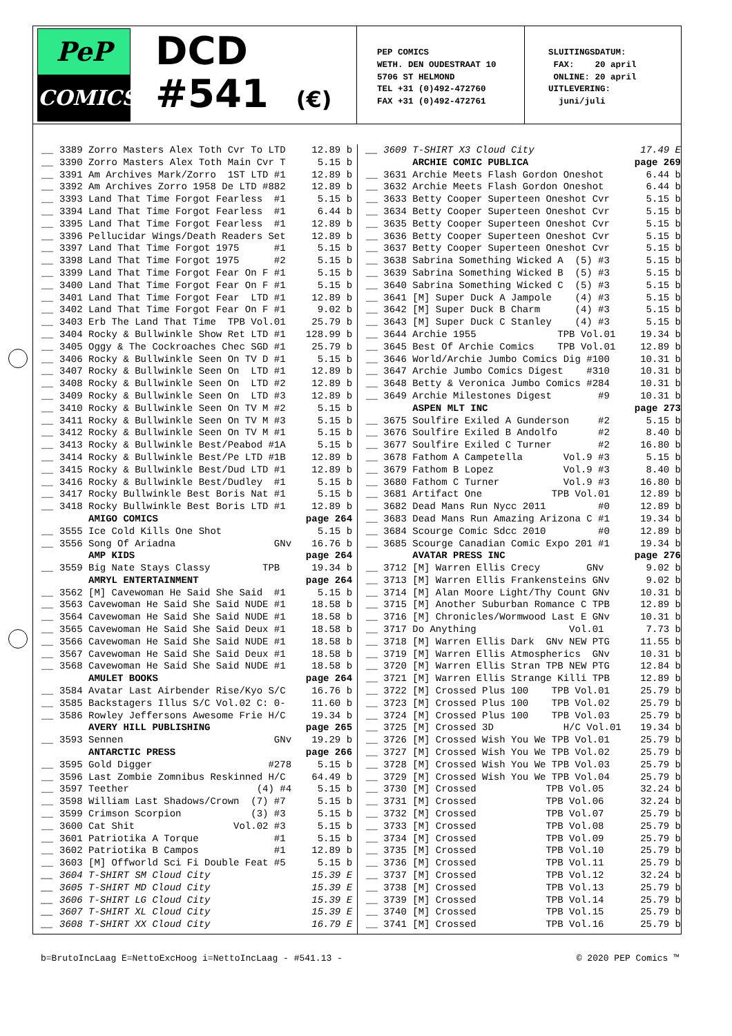PeP
COMICS
DCD
#541 (€)
PEP COMICS WETH. DEN OUDESTRAAT 10 5706 ST HELMOND TEL +31 (0)492-472760 FAX +31 (0)492-472761
SLUITINGSDATUM: FAX: 20 april ONLINE: 20 april UITLEVERING: juni/juli
| __ | 3389 Zorro Masters Alex Toth Cvr To LTD | 12.89 b |
| __ | 3390 Zorro Masters Alex Toth Main Cvr T | 5.15 b |
| __ | 3391 Am Archives Mark/Zorro 1ST LTD #1 | 12.89 b |
| __ | 3392 Am Archives Zorro 1958 De LTD #882 | 12.89 b |
| __ | 3393 Land That Time Forgot Fearless #1 | 5.15 b |
| __ | 3394 Land That Time Forgot Fearless #1 | 6.44 b |
| __ | 3395 Land That Time Forgot Fearless #1 | 12.89 b |
| __ | 3396 Pellucidar Wings/Death Readers Set | 12.89 b |
| __ | 3397 Land That Time Forgot 1975 #1 | 5.15 b |
| __ | 3398 Land That Time Forgot 1975 #2 | 5.15 b |
| __ | 3399 Land That Time Forgot Fear On F #1 | 5.15 b |
| __ | 3400 Land That Time Forgot Fear On F #1 | 5.15 b |
| __ | 3401 Land That Time Forgot Fear LTD #1 | 12.89 b |
| __ | 3402 Land That Time Forgot Fear On F #1 | 9.02 b |
| __ | 3403 Erb The Land That Time TPB Vol.01 | 25.79 b |
| __ | 3404 Rocky & Bullwinkle Show Ret LTD #1 | 128.99 b |
| __ | 3405 Oggy & The Cockroaches Chec SGD #1 | 25.79 b |
| __ | 3406 Rocky & Bullwinkle Seen On TV D #1 | 5.15 b |
| __ | 3407 Rocky & Bullwinkle Seen On LTD #1 | 12.89 b |
| __ | 3408 Rocky & Bullwinkle Seen On LTD #2 | 12.89 b |
| __ | 3409 Rocky & Bullwinkle Seen On LTD #3 | 12.89 b |
| __ | 3410 Rocky & Bullwinkle Seen On TV M #2 | 5.15 b |
| __ | 3411 Rocky & Bullwinkle Seen On TV M #3 | 5.15 b |
| __ | 3412 Rocky & Bullwinkle Seen On TV M #1 | 5.15 b |
| __ | 3413 Rocky & Bullwinkle Best/Peabod #1A | 5.15 b |
| __ | 3414 Rocky & Bullwinkle Best/Pe LTD #1B | 12.89 b |
| __ | 3415 Rocky & Bullwinkle Best/Dud LTD #1 | 12.89 b |
| __ | 3416 Rocky & Bullwinkle Best/Dudley #1 | 5.15 b |
| __ | 3417 Rocky Bullwinkle Best Boris Nat #1 | 5.15 b |
| __ | 3418 Rocky Bullwinkle Best Boris LTD #1 | 12.89 b |
| | AMIGO COMICS | page 264 |
| __ | 3555 Ice Cold Kills One Shot | 5.15 b |
| __ | 3556 Song Of Ariadna GNv | 16.76 b |
| | AMP KIDS | page 264 |
| __ | 3559 Big Nate Stays Classy TPB | 19.34 b |
| | AMRYL ENTERTAINMENT | page 264 |
| __ | 3562 [M] Cavewoman He Said She Said #1 | 5.15 b |
| __ | 3563 Cavewoman He Said She Said NUDE #1 | 18.58 b |
| __ | 3564 Cavewoman He Said She Said NUDE #1 | 18.58 b |
| __ | 3565 Cavewoman He Said She Said Deux #1 | 18.58 b |
| __ | 3566 Cavewoman He Said She Said NUDE #1 | 18.58 b |
| __ | 3567 Cavewoman He Said She Said Deux #1 | 18.58 b |
| __ | 3568 Cavewoman He Said She Said NUDE #1 | 18.58 b |
| | AMULET BOOKS | page 264 |
| __ | 3584 Avatar Last Airbender Rise/Kyo S/C | 16.76 b |
| __ | 3585 Backstagers Illus S/C Vol.02 C: 0- | 11.60 b |
| __ | 3586 Rowley Jeffersons Awesome Frie H/C | 19.34 b |
| | AVERY HILL PUBLISHING | page 265 |
| __ | 3593 Sennen GNv | 19.29 b |
| | ANTARCTIC PRESS | page 266 |
| __ | 3595 Gold Digger #278 | 5.15 b |
| __ | 3596 Last Zombie Zomnibus Reskinned H/C | 64.49 b |
| __ | 3597 Teether (4) #4 | 5.15 b |
| __ | 3598 William Last Shadows/Crown (7) #7 | 5.15 b |
| __ | 3599 Crimson Scorpion (3) #3 | 5.15 b |
| __ | 3600 Cat Shit Vol.02 #3 | 5.15 b |
| __ | 3601 Patriotika A Torque #1 | 5.15 b |
| __ | 3602 Patriotika B Campos #1 | 12.89 b |
| __ | 3603 [M] Offworld Sci Fi Double Feat #5 | 5.15 b |
| __ | 3604 T-SHIRT SM Cloud City | 15.39 E |
| __ | 3605 T-SHIRT MD Cloud City | 15.39 E |
| __ | 3606 T-SHIRT LG Cloud City | 15.39 E |
| __ | 3607 T-SHIRT XL Cloud City | 15.39 E |
| __ | 3608 T-SHIRT XX Cloud City | 16.79 E |
| __ | 3609 T-SHIRT X3 Cloud City | 17.49 E |
| | ARCHIE COMIC PUBLICA | page 269 |
| __ | 3631 Archie Meets Flash Gordon Oneshot | 6.44 b |
| __ | 3632 Archie Meets Flash Gordon Oneshot | 6.44 b |
| __ | 3633 Betty Cooper Superteen Oneshot Cvr | 5.15 b |
| __ | 3634 Betty Cooper Superteen Oneshot Cvr | 5.15 b |
| __ | 3635 Betty Cooper Superteen Oneshot Cvr | 5.15 b |
| __ | 3636 Betty Cooper Superteen Oneshot Cvr | 5.15 b |
| __ | 3637 Betty Cooper Superteen Oneshot Cvr | 5.15 b |
| __ | 3638 Sabrina Something Wicked A (5) #3 | 5.15 b |
| __ | 3639 Sabrina Something Wicked B (5) #3 | 5.15 b |
| __ | 3640 Sabrina Something Wicked C (5) #3 | 5.15 b |
| __ | 3641 [M] Super Duck A Jampole (4) #3 | 5.15 b |
| __ | 3642 [M] Super Duck B Charm (4) #3 | 5.15 b |
| __ | 3643 [M] Super Duck C Stanley (4) #3 | 5.15 b |
| __ | 3644 Archie 1955 TPB Vol.01 | 19.34 b |
| __ | 3645 Best Of Archie Comics TPB Vol.01 | 12.89 b |
| __ | 3646 World/Archie Jumbo Comics Dig #100 | 10.31 b |
| __ | 3647 Archie Jumbo Comics Digest #310 | 10.31 b |
| __ | 3648 Betty & Veronica Jumbo Comics #284 | 10.31 b |
| __ | 3649 Archie Milestones Digest #9 | 10.31 b |
| | ASPEN MLT INC | page 273 |
| __ | 3675 Soulfire Exiled A Gunderson #2 | 5.15 b |
| __ | 3676 Soulfire Exiled B Andolfo #2 | 8.40 b |
| __ | 3677 Soulfire Exiled C Turner #2 | 16.80 b |
| __ | 3678 Fathom A Campetella Vol.9 #3 | 5.15 b |
| __ | 3679 Fathom B Lopez Vol.9 #3 | 8.40 b |
| __ | 3680 Fathom C Turner Vol.9 #3 | 16.80 b |
| __ | 3681 Artifact One TPB Vol.01 | 12.89 b |
| __ | 3682 Dead Mans Run Nycc 2011 #0 | 12.89 b |
| __ | 3683 Dead Mans Run Amazing Arizona C #1 | 19.34 b |
| __ | 3684 Scourge Comic Sdcc 2010 #0 | 12.89 b |
| __ | 3685 Scourge Canadian Comic Expo 201 #1 | 19.34 b |
| | AVATAR PRESS INC | page 276 |
| __ | 3712 [M] Warren Ellis Crecy GNv | 9.02 b |
| __ | 3713 [M] Warren Ellis Frankensteins GNv | 9.02 b |
| __ | 3714 [M] Alan Moore Light/Thy Count GNv | 10.31 b |
| __ | 3715 [M] Another Suburban Romance C TPB | 12.89 b |
| __ | 3716 [M] Chronicles/Wormwood Last E GNv | 10.31 b |
| __ | 3717 Do Anything Vol.01 | 7.73 b |
| __ | 3718 [M] Warren Ellis Dark GNv NEW PTG | 11.55 b |
| __ | 3719 [M] Warren Ellis Atmospherics GNv | 10.31 b |
| __ | 3720 [M] Warren Ellis Stran TPB NEW PTG | 12.84 b |
| __ | 3721 [M] Warren Ellis Strange Killi TPB | 12.89 b |
| __ | 3722 [M] Crossed Plus 100 TPB Vol.01 | 25.79 b |
| __ | 3723 [M] Crossed Plus 100 TPB Vol.02 | 25.79 b |
| __ | 3724 [M] Crossed Plus 100 TPB Vol.03 | 25.79 b |
| __ | 3725 [M] Crossed 3D H/C Vol.01 | 19.34 b |
| __ | 3726 [M] Crossed Wish You We TPB Vol.01 | 25.79 b |
| __ | 3727 [M] Crossed Wish You We TPB Vol.02 | 25.79 b |
| __ | 3728 [M] Crossed Wish You We TPB Vol.03 | 25.79 b |
| __ | 3729 [M] Crossed Wish You We TPB Vol.04 | 25.79 b |
| __ | 3730 [M] Crossed TPB Vol.05 | 32.24 b |
| __ | 3731 [M] Crossed TPB Vol.06 | 32.24 b |
| __ | 3732 [M] Crossed TPB Vol.07 | 25.79 b |
| __ | 3733 [M] Crossed TPB Vol.08 | 25.79 b |
| __ | 3734 [M] Crossed TPB Vol.09 | 25.79 b |
| __ | 3735 [M] Crossed TPB Vol.10 | 25.79 b |
| __ | 3736 [M] Crossed TPB Vol.11 | 25.79 b |
| __ | 3737 [M] Crossed TPB Vol.12 | 32.24 b |
| __ | 3738 [M] Crossed TPB Vol.13 | 25.79 b |
| __ | 3739 [M] Crossed TPB Vol.14 | 25.79 b |
| __ | 3740 [M] Crossed TPB Vol.15 | 25.79 b |
| __ | 3741 [M] Crossed TPB Vol.16 | 25.79 b |
b=BrutoIncLaag E=NettoExcHoog i=NettoIncLaag - #541.13 - © 2020 PEP Comics ™